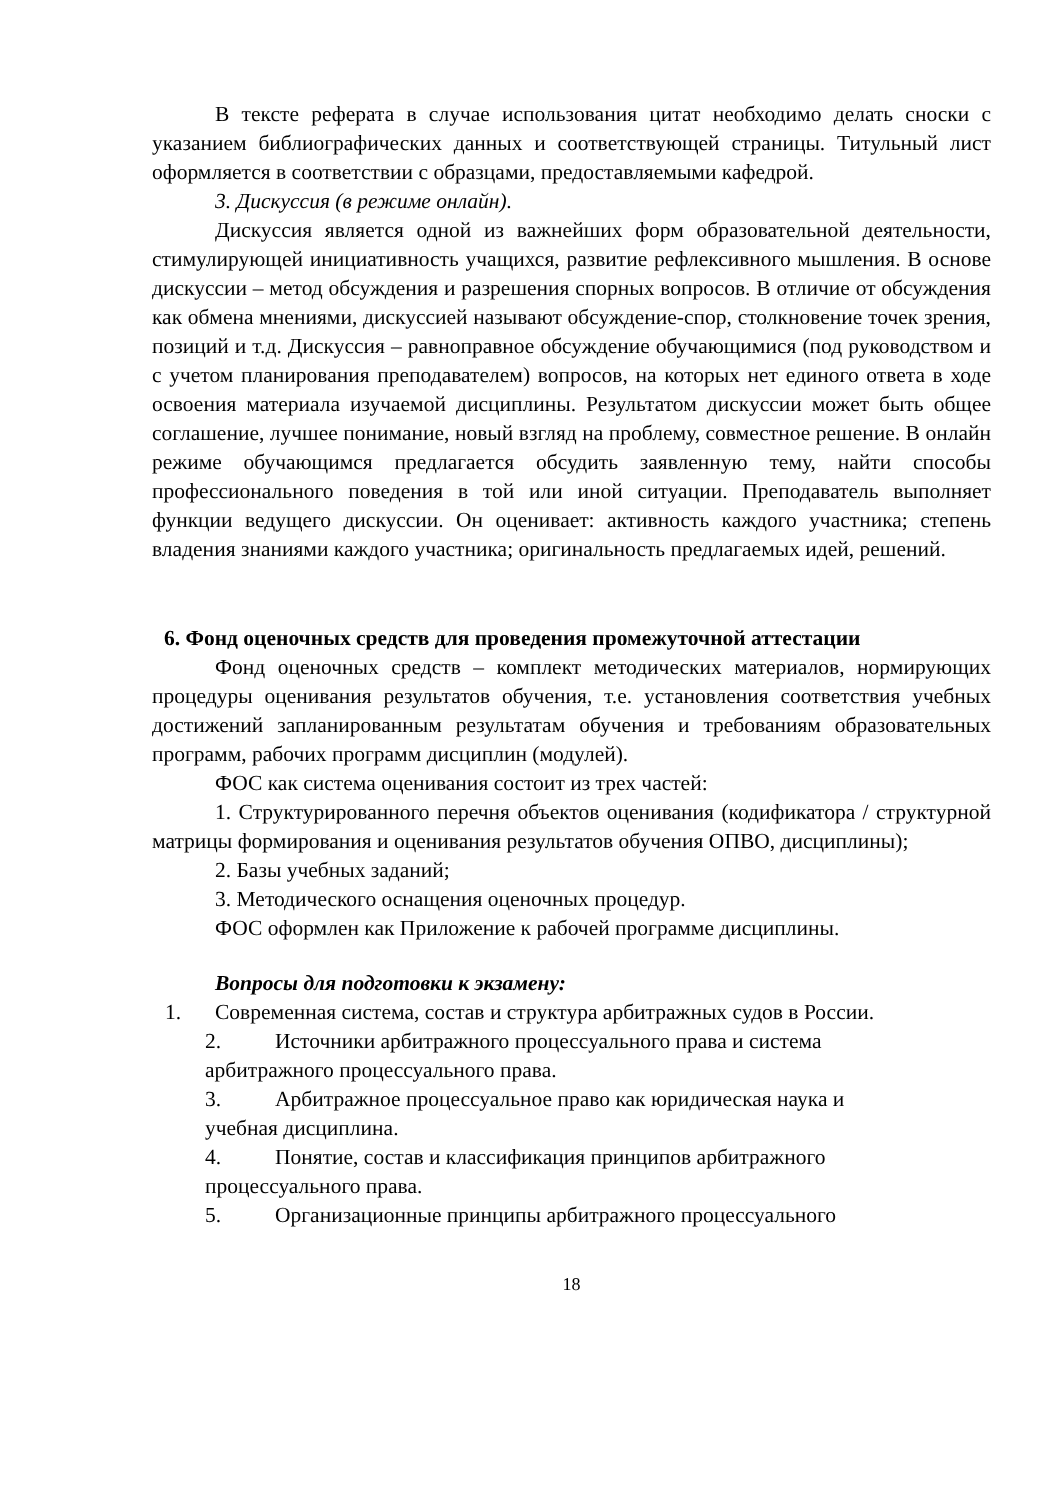В тексте реферата в случае использования цитат необходимо делать сноски с указанием библиографических данных и соответствующей страницы. Титульный лист оформляется в соответствии с образцами, предоставляемыми кафедрой.
3. Дискуссия (в режиме онлайн).
Дискуссия является одной из важнейших форм образовательной деятельности, стимулирующей инициативность учащихся, развитие рефлексивного мышления. В основе дискуссии – метод обсуждения и разрешения спорных вопросов. В отличие от обсуждения как обмена мнениями, дискуссией называют обсуждение-спор, столкновение точек зрения, позиций и т.д. Дискуссия – равноправное обсуждение обучающимися (под руководством и с учетом планирования преподавателем) вопросов, на которых нет единого ответа в ходе освоения материала изучаемой дисциплины. Результатом дискуссии может быть общее соглашение, лучшее понимание, новый взгляд на проблему, совместное решение. В онлайн режиме обучающимся предлагается обсудить заявленную тему, найти способы профессионального поведения в той или иной ситуации. Преподаватель выполняет функции ведущего дискуссии. Он оценивает: активность каждого участника; степень владения знаниями каждого участника; оригинальность предлагаемых идей, решений.
6. Фонд оценочных средств для проведения промежуточной аттестации
Фонд оценочных средств – комплект методических материалов, нормирующих процедуры оценивания результатов обучения, т.е. установления соответствия учебных достижений запланированным результатам обучения и требованиям образовательных программ, рабочих программ дисциплин (модулей).
ФОС как система оценивания состоит из трех частей:
1. Структурированного перечня объектов оценивания (кодификатора / структурной матрицы формирования и оценивания результатов обучения ОПВО, дисциплины);
2. Базы учебных заданий;
3. Методического оснащения оценочных процедур.
ФОС оформлен как Приложение к рабочей программе дисциплины.
Вопросы для подготовки к экзамену:
1. Современная система, состав и структура арбитражных судов в России.
2. Источники арбитражного процессуального права и система
арбитражного процессуального права.
3. Арбитражное процессуальное право как юридическая наука и
учебная дисциплина.
4. Понятие, состав и классификация принципов арбитражного
процессуального права.
5. Организационные принципы арбитражного процессуального
18